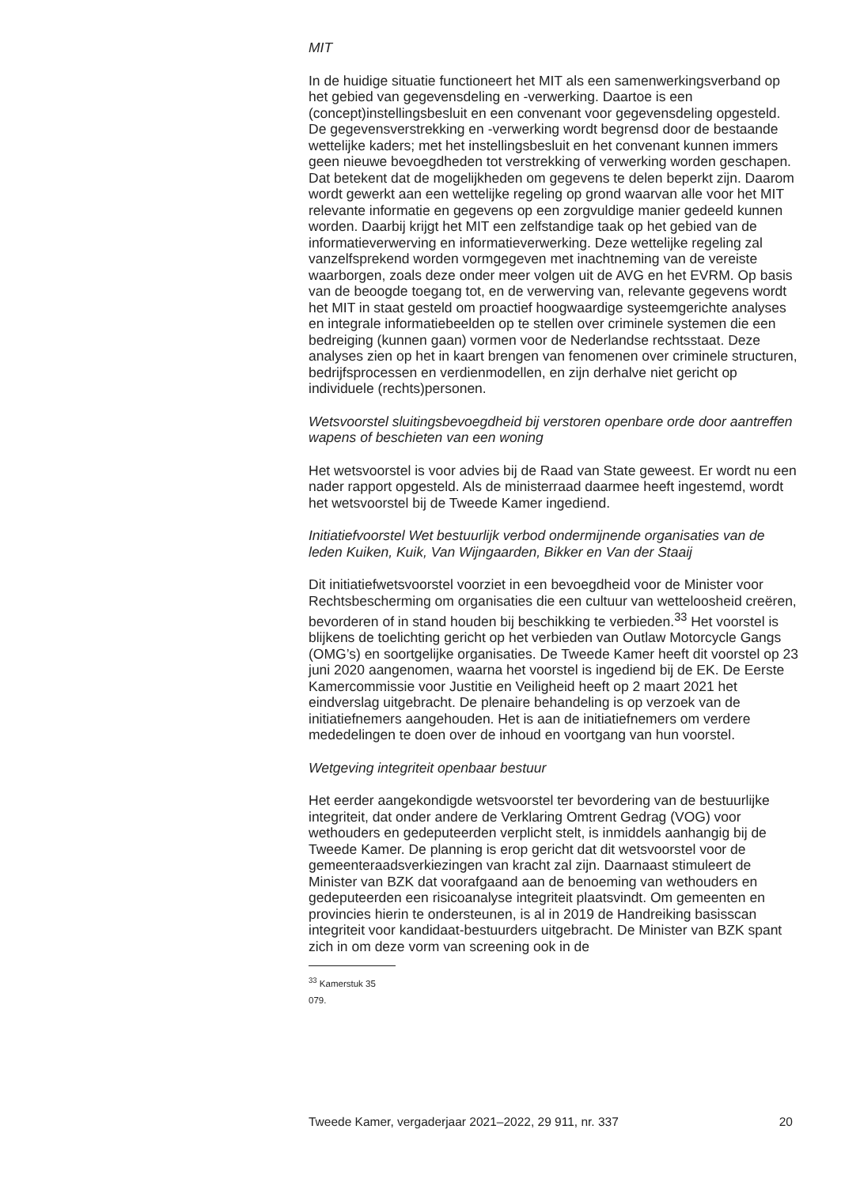MIT
In de huidige situatie functioneert het MIT als een samenwerkingsverband op het gebied van gegevensdeling en -verwerking. Daartoe is een (concept)instellingsbesluit en een convenant voor gegevensdeling opgesteld. De gegevensverstrekking en -verwerking wordt begrensd door de bestaande wettelijke kaders; met het instellingsbesluit en het convenant kunnen immers geen nieuwe bevoegdheden tot verstrekking of verwerking worden geschapen. Dat betekent dat de mogelijkheden om gegevens te delen beperkt zijn. Daarom wordt gewerkt aan een wettelijke regeling op grond waarvan alle voor het MIT relevante informatie en gegevens op een zorgvuldige manier gedeeld kunnen worden. Daarbij krijgt het MIT een zelfstandige taak op het gebied van de informatieverwerving en informatieverwerking. Deze wettelijke regeling zal vanzelfsprekend worden vormgegeven met inachtneming van de vereiste waarborgen, zoals deze onder meer volgen uit de AVG en het EVRM. Op basis van de beoogde toegang tot, en de verwerving van, relevante gegevens wordt het MIT in staat gesteld om proactief hoogwaardige systeemgerichte analyses en integrale informatiebeelden op te stellen over criminele systemen die een bedreiging (kunnen gaan) vormen voor de Nederlandse rechtsstaat. Deze analyses zien op het in kaart brengen van fenomenen over criminele structuren, bedrijfsprocessen en verdienmodellen, en zijn derhalve niet gericht op individuele (rechts)personen.
Wetsvoorstel sluitingsbevoegdheid bij verstoren openbare orde door aantreffen wapens of beschieten van een woning
Het wetsvoorstel is voor advies bij de Raad van State geweest. Er wordt nu een nader rapport opgesteld. Als de ministerraad daarmee heeft ingestemd, wordt het wetsvoorstel bij de Tweede Kamer ingediend.
Initiatiefvoorstel Wet bestuurlijk verbod ondermijnende organisaties van de leden Kuiken, Kuik, Van Wijngaarden, Bikker en Van der Staaij
Dit initiatiefwetsvoorstel voorziet in een bevoegdheid voor de Minister voor Rechtsbescherming om organisaties die een cultuur van wetteloosheid creëren, bevorderen of in stand houden bij beschikking te verbieden.<sup>33</sup> Het voorstel is blijkens de toelichting gericht op het verbieden van Outlaw Motorcycle Gangs (OMG’s) en soortgelijke organisaties. De Tweede Kamer heeft dit voorstel op 23 juni 2020 aangenomen, waarna het voorstel is ingediend bij de EK. De Eerste Kamercommissie voor Justitie en Veiligheid heeft op 2 maart 2021 het eindverslag uitgebracht. De plenaire behandeling is op verzoek van de initiatiefnemers aangehouden. Het is aan de initiatiefnemers om verdere mededelingen te doen over de inhoud en voortgang van hun voorstel.
Wetgeving integriteit openbaar bestuur
Het eerder aangekondigde wetsvoorstel ter bevordering van de bestuurlijke integriteit, dat onder andere de Verklaring Omtrent Gedrag (VOG) voor wethouders en gedeputeerden verplicht stelt, is inmiddels aanhangig bij de Tweede Kamer. De planning is erop gericht dat dit wetsvoorstel voor de gemeenteraadsverkiezingen van kracht zal zijn. Daarnaast stimuleert de Minister van BZK dat voorafgaand aan de benoeming van wethouders en gedeputeerden een risicoanalyse integriteit plaatsvindt. Om gemeenten en provincies hierin te ondersteunen, is al in 2019 de Handreiking basisscan integriteit voor kandidaat-bestuurders uitgebracht. De Minister van BZK spant zich in om deze vorm van screening ook in de
<sup>33</sup> Kamerstuk 35 079.
Tweede Kamer, vergaderjaar 2021–2022, 29 911, nr. 337 20